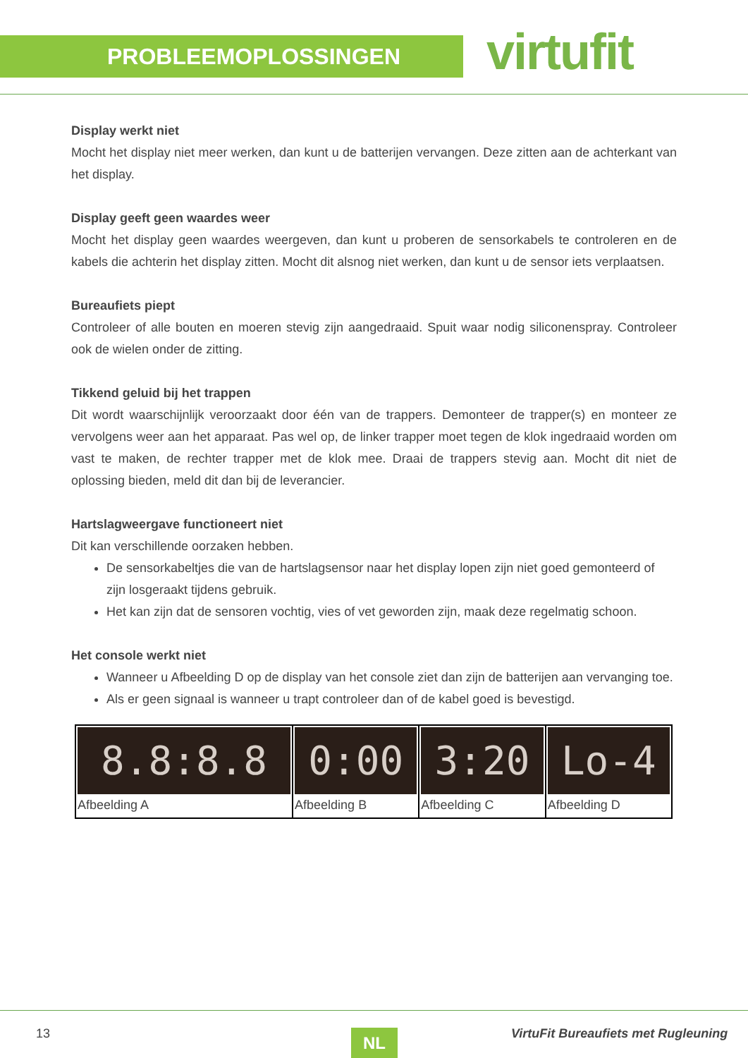PROBLEEMOPLOSSINGEN virtufit
Display werkt niet
Mocht het display niet meer werken, dan kunt u de batterijen vervangen. Deze zitten aan de achterkant van het display.
Display geeft geen waardes weer
Mocht het display geen waardes weergeven, dan kunt u proberen de sensorkabels te controleren en de kabels die achterin het display zitten. Mocht dit alsnog niet werken, dan kunt u de sensor iets verplaatsen.
Bureaufiets piept
Controleer of alle bouten en moeren stevig zijn aangedraaid. Spuit waar nodig siliconenspray. Controleer ook de wielen onder de zitting.
Tikkend geluid bij het trappen
Dit wordt waarschijnlijk veroorzaakt door één van de trappers. Demonteer de trapper(s) en monteer ze vervolgens weer aan het apparaat. Pas wel op, de linker trapper moet tegen de klok ingedraaid worden om vast te maken, de rechter trapper met de klok mee. Draai de trappers stevig aan. Mocht dit niet de oplossing bieden, meld dit dan bij de leverancier.
Hartslagweergave functioneert niet
Dit kan verschillende oorzaken hebben.
De sensorkabeltjes die van de hartslagsensor naar het display lopen zijn niet goed gemonteerd of zijn losgeraakt tijdens gebruik.
Het kan zijn dat de sensoren vochtig, vies of vet geworden zijn, maak deze regelmatig schoon.
Het console werkt niet
Wanneer u Afbeelding D op de display van het console ziet dan zijn de batterijen aan vervanging toe.
Als er geen signaal is wanneer u trapt controleer dan of de kabel goed is bevestigd.
| 8.8:8.8 Afbeelding A | 0:00 Afbeelding B | 3:20 Afbeelding C | Lo-4 Afbeelding D |
13 NL
VirtuFit Bureaufiets met Rugleuning